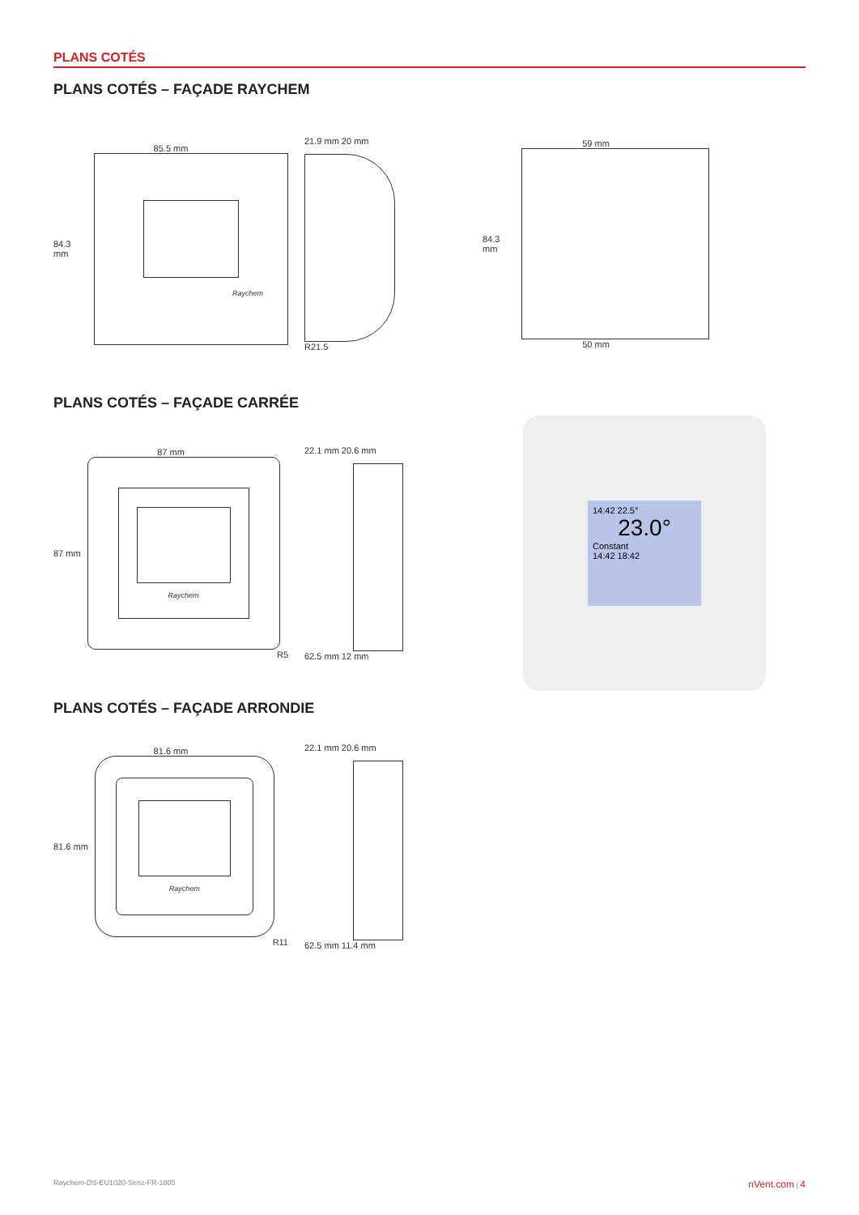PLANS COTÉS
PLANS COTÉS – FAÇADE RAYCHEM
85.5 mm
84.3 mm
Raychem
21.9 mm 20 mm
R21.5
59 mm
84.3 mm
50 mm
PLANS COTÉS – FAÇADE CARRÉE
87 mm
87 mm
Raychem
R5
22.1 mm 20.6 mm
62.5 mm 12 mm
14:42 22.5°
23.0°
Constant
14:42 18:42
PLANS COTÉS – FAÇADE ARRONDIE
81.6 mm
81.6 mm
Raychem
R11
22.1 mm 20.6 mm
62.5 mm 11.4 mm
Raychem-DS-EU1020-Senz-FR-1805 nVent.com | 4